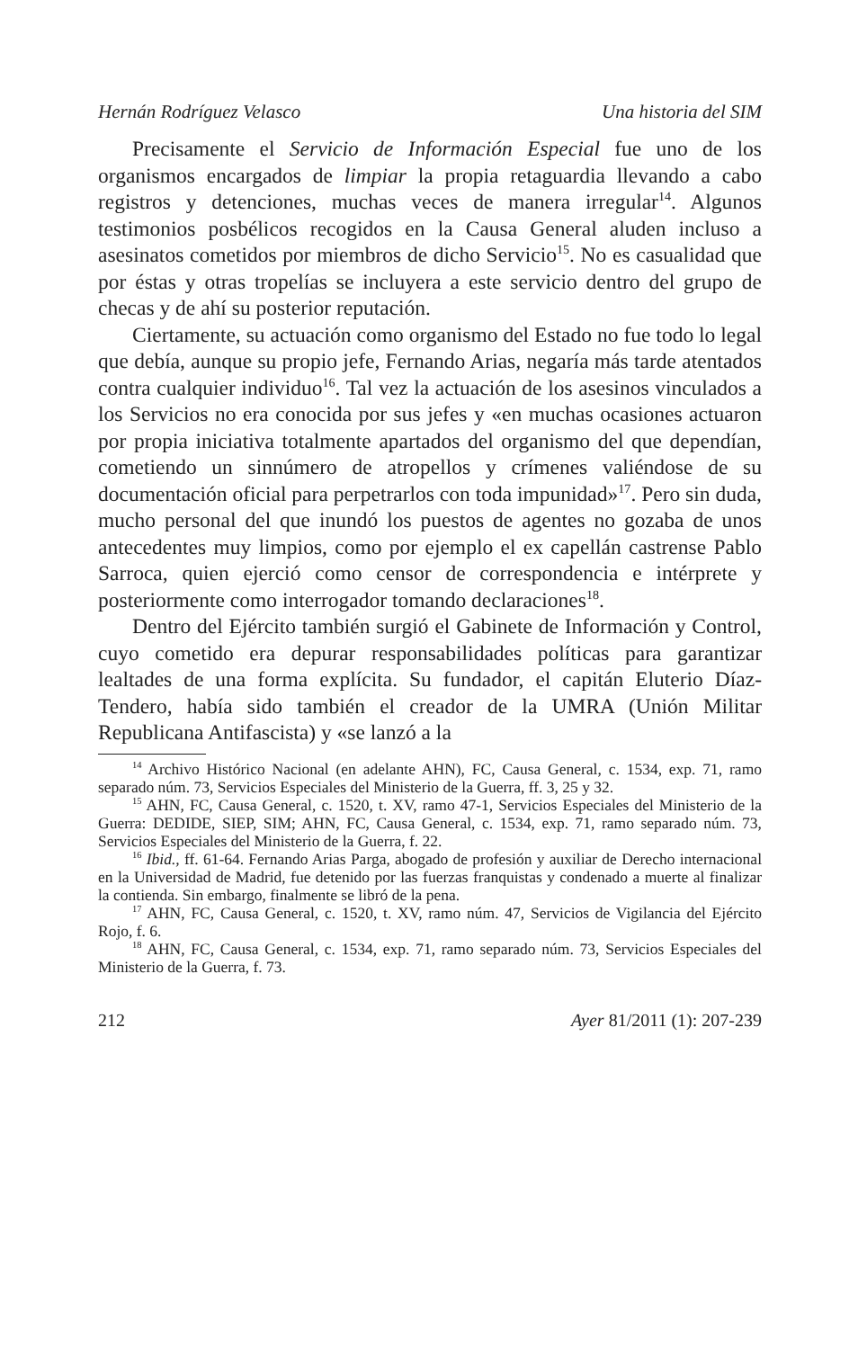Hernán Rodríguez Velasco Una historia del SIM
Precisamente el Servicio de Información Especial fue uno de los organismos encargados de limpiar la propia retaguardia llevando a cabo registros y detenciones, muchas veces de manera irregular<sup>14</sup>. Algunos testimonios posbélicos recogidos en la Causa General aluden incluso a asesinatos cometidos por miembros de dicho Servicio<sup>15</sup>. No es casualidad que por éstas y otras tropelías se incluyera a este servicio dentro del grupo de checas y de ahí su posterior reputación.
Ciertamente, su actuación como organismo del Estado no fue todo lo legal que debía, aunque su propio jefe, Fernando Arias, negaría más tarde atentados contra cualquier individuo<sup>16</sup>. Tal vez la actuación de los asesinos vinculados a los Servicios no era conocida por sus jefes y «en muchas ocasiones actuaron por propia iniciativa totalmente apartados del organismo del que dependían, cometiendo un sinnúmero de atropellos y crímenes valiéndose de su documentación oficial para perpetrarlos con toda impunidad»<sup>17</sup>. Pero sin duda, mucho personal del que inundó los puestos de agentes no gozaba de unos antecedentes muy limpios, como por ejemplo el ex capellán castrense Pablo Sarroca, quien ejerció como censor de correspondencia e intérprete y posteriormente como interrogador tomando declaraciones<sup>18</sup>.
Dentro del Ejército también surgió el Gabinete de Información y Control, cuyo cometido era depurar responsabilidades políticas para garantizar lealtades de una forma explícita. Su fundador, el capitán Eluterio Díaz-Tendero, había sido también el creador de la UMRA (Unión Militar Republicana Antifascista) y «se lanzó a la
<sup>14</sup> Archivo Histórico Nacional (en adelante AHN), FC, Causa General, c. 1534, exp. 71, ramo separado núm. 73, Servicios Especiales del Ministerio de la Guerra, ff. 3, 25 y 32.
<sup>15</sup> AHN, FC, Causa General, c. 1520, t. XV, ramo 47-1, Servicios Especiales del Ministerio de la Guerra: DEDIDE, SIEP, SIM; AHN, FC, Causa General, c. 1534, exp. 71, ramo separado núm. 73, Servicios Especiales del Ministerio de la Guerra, f. 22.
<sup>16</sup> Ibid., ff. 61-64. Fernando Arias Parga, abogado de profesión y auxiliar de Derecho internacional en la Universidad de Madrid, fue detenido por las fuerzas franquistas y condenado a muerte al finalizar la contienda. Sin embargo, finalmente se libró de la pena.
<sup>17</sup> AHN, FC, Causa General, c. 1520, t. XV, ramo núm. 47, Servicios de Vigilancia del Ejército Rojo, f. 6.
<sup>18</sup> AHN, FC, Causa General, c. 1534, exp. 71, ramo separado núm. 73, Servicios Especiales del Ministerio de la Guerra, f. 73.
212 Ayer 81/2011 (1): 207-239